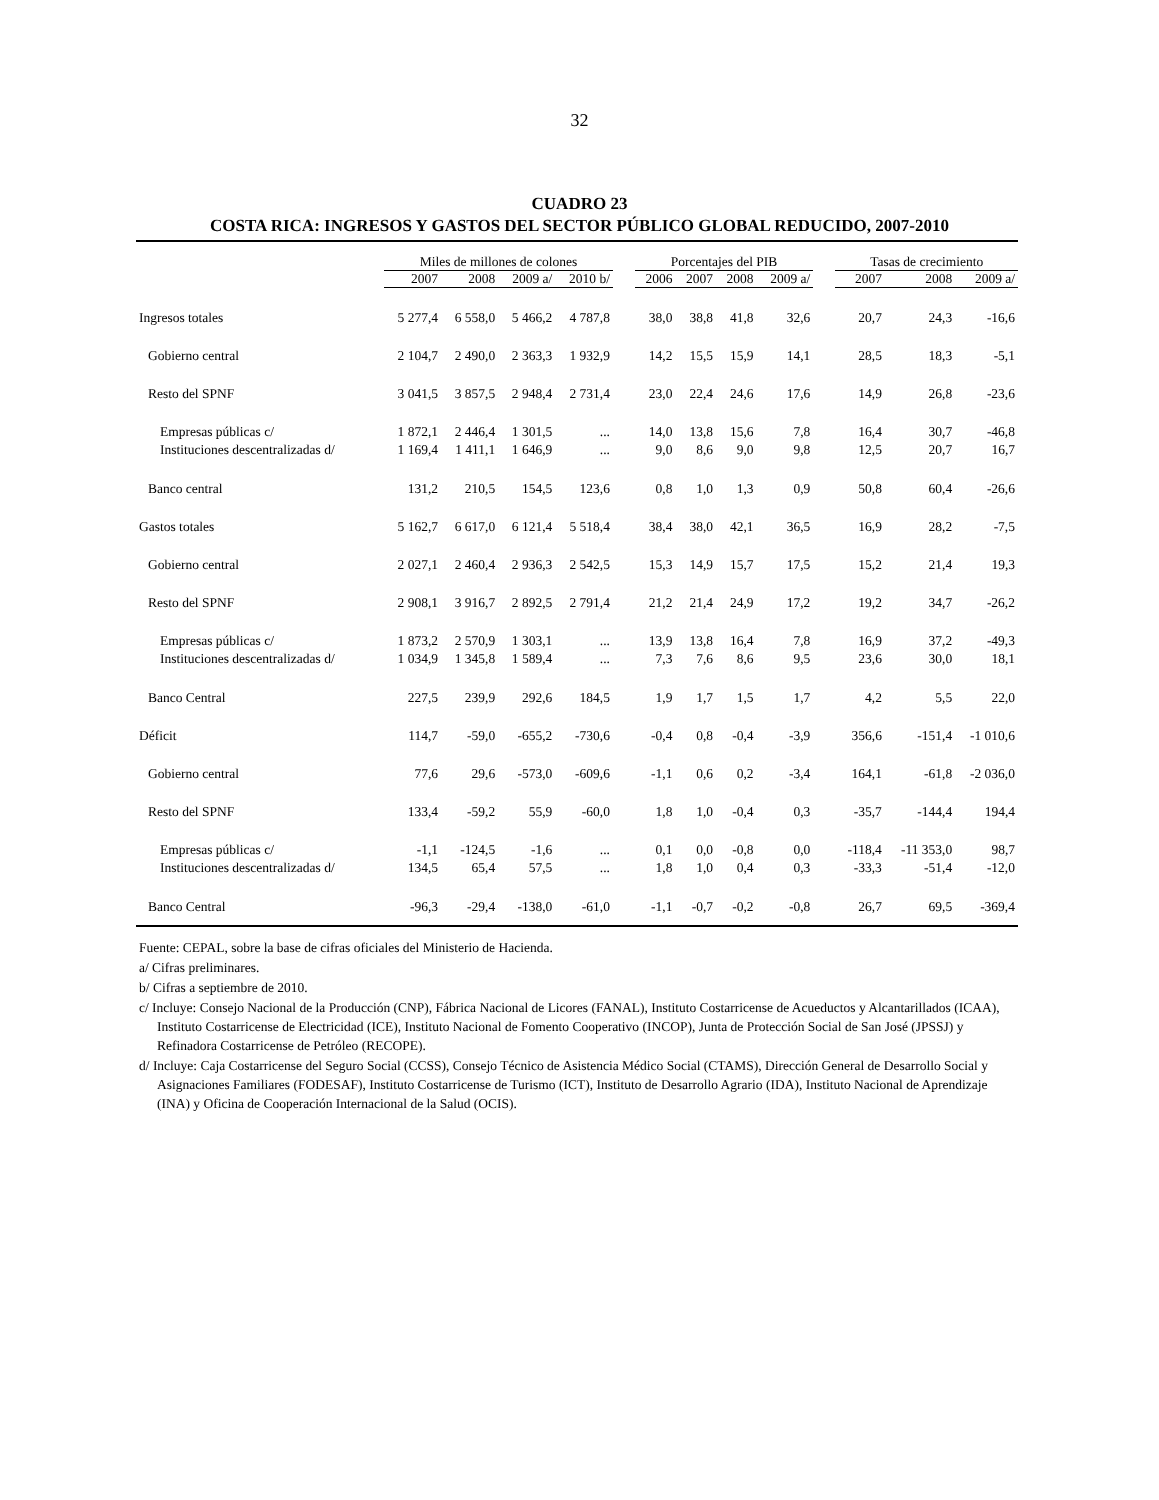32
CUADRO 23
COSTA RICA: INGRESOS Y GASTOS DEL SECTOR PÚBLICO GLOBAL REDUCIDO, 2007-2010
| | Miles de millones de colones | | | | | Porcentajes del PIB | | | | | Tasas de crecimiento | | |
| | 2007 | 2008 | 2009 a/ | 2010 b/ | | 2006 | 2007 | 2008 | 2009 a/ | | 2007 | 2008 | 2009 a/ |
| Ingresos totales | 5 277,4 | 6 558,0 | 5 466,2 | 4 787,8 | | 38,0 | 38,8 | 41,8 | 32,6 | | 20,7 | 24,3 | -16,6 |
| Gobierno central | 2 104,7 | 2 490,0 | 2 363,3 | 1 932,9 | | 14,2 | 15,5 | 15,9 | 14,1 | | 28,5 | 18,3 | -5,1 |
| Resto del SPNF | 3 041,5 | 3 857,5 | 2 948,4 | 2 731,4 | | 23,0 | 22,4 | 24,6 | 17,6 | | 14,9 | 26,8 | -23,6 |
| Empresas públicas c/ | 1 872,1 | 2 446,4 | 1 301,5 | ... | | 14,0 | 13,8 | 15,6 | 7,8 | | 16,4 | 30,7 | -46,8 |
| Instituciones descentralizadas d/ | 1 169,4 | 1 411,1 | 1 646,9 | ... | | 9,0 | 8,6 | 9,0 | 9,8 | | 12,5 | 20,7 | 16,7 |
| Banco central | 131,2 | 210,5 | 154,5 | 123,6 | | 0,8 | 1,0 | 1,3 | 0,9 | | 50,8 | 60,4 | -26,6 |
| Gastos totales | 5 162,7 | 6 617,0 | 6 121,4 | 5 518,4 | | 38,4 | 38,0 | 42,1 | 36,5 | | 16,9 | 28,2 | -7,5 |
| Gobierno central | 2 027,1 | 2 460,4 | 2 936,3 | 2 542,5 | | 15,3 | 14,9 | 15,7 | 17,5 | | 15,2 | 21,4 | 19,3 |
| Resto del SPNF | 2 908,1 | 3 916,7 | 2 892,5 | 2 791,4 | | 21,2 | 21,4 | 24,9 | 17,2 | | 19,2 | 34,7 | -26,2 |
| Empresas públicas c/ | 1 873,2 | 2 570,9 | 1 303,1 | ... | | 13,9 | 13,8 | 16,4 | 7,8 | | 16,9 | 37,2 | -49,3 |
| Instituciones descentralizadas d/ | 1 034,9 | 1 345,8 | 1 589,4 | ... | | 7,3 | 7,6 | 8,6 | 9,5 | | 23,6 | 30,0 | 18,1 |
| Banco Central | 227,5 | 239,9 | 292,6 | 184,5 | | 1,9 | 1,7 | 1,5 | 1,7 | | 4,2 | 5,5 | 22,0 |
| Déficit | 114,7 | -59,0 | -655,2 | -730,6 | | -0,4 | 0,8 | -0,4 | -3,9 | | 356,6 | -151,4 | -1 010,6 |
| Gobierno central | 77,6 | 29,6 | -573,0 | -609,6 | | -1,1 | 0,6 | 0,2 | -3,4 | | 164,1 | -61,8 | -2 036,0 |
| Resto del SPNF | 133,4 | -59,2 | 55,9 | -60,0 | | 1,8 | 1,0 | -0,4 | 0,3 | | -35,7 | -144,4 | 194,4 |
| Empresas públicas c/ | -1,1 | -124,5 | -1,6 | ... | | 0,1 | 0,0 | -0,8 | 0,0 | | -118,4 | -11 353,0 | 98,7 |
| Instituciones descentralizadas d/ | 134,5 | 65,4 | 57,5 | ... | | 1,8 | 1,0 | 0,4 | 0,3 | | -33,3 | -51,4 | -12,0 |
| Banco Central | -96,3 | -29,4 | -138,0 | -61,0 | | -1,1 | -0,7 | -0,2 | -0,8 | | 26,7 | 69,5 | -369,4 |
Fuente: CEPAL, sobre la base de cifras oficiales del Ministerio de Hacienda.
a/ Cifras preliminares.
b/ Cifras a septiembre de 2010.
c/ Incluye: Consejo Nacional de la Producción (CNP), Fábrica Nacional de Licores (FANAL), Instituto Costarricense de Acueductos y Alcantarillados (ICAA), Instituto Costarricense de Electricidad (ICE), Instituto Nacional de Fomento Cooperativo (INCOP), Junta de Protección Social de San José (JPSSJ) y Refinadora Costarricense de Petróleo (RECOPE).
d/ Incluye: Caja Costarricense del Seguro Social (CCSS), Consejo Técnico de Asistencia Médico Social (CTAMS), Dirección General de Desarrollo Social y Asignaciones Familiares (FODESAF), Instituto Costarricense de Turismo (ICT), Instituto de Desarrollo Agrario (IDA), Instituto Nacional de Aprendizaje (INA) y Oficina de Cooperación Internacional de la Salud (OCIS).